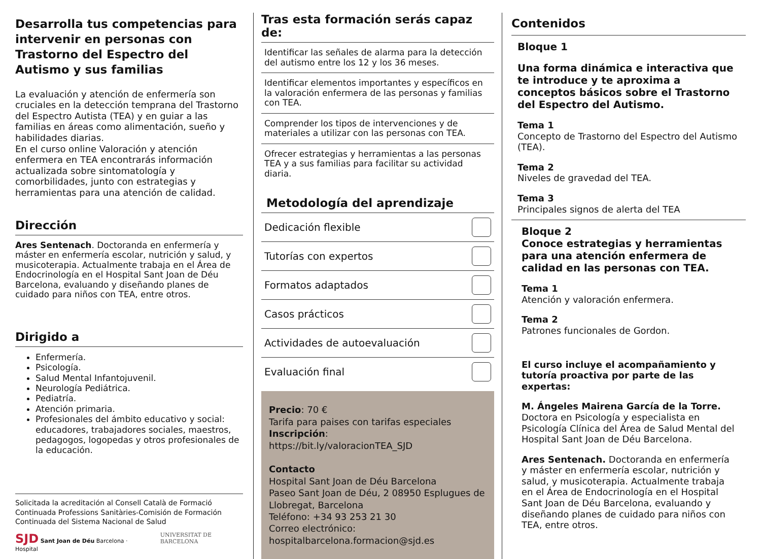Desarrolla tus competencias para intervenir en personas con Trastorno del Espectro del Autismo y sus familias
La evaluación y atención de enfermería son cruciales en la detección temprana del Trastorno del Espectro Autista (TEA) y en guiar a las familias en áreas como alimentación, sueño y habilidades diarias.
En el curso online Valoración y atención enfermera en TEA encontrarás información actualizada sobre sintomatología y comorbilidades, junto con estrategias y herramientas para una atención de calidad.
Dirección
Ares Sentenach. Doctoranda en enfermería y máster en enfermería escolar, nutrición y salud, y musicoterapia. Actualmente trabaja en el Área de Endocrinología en el Hospital Sant Joan de Déu Barcelona, evaluando y diseñando planes de cuidado para niños con TEA, entre otros.
Dirigido a
Enfermería.
Psicología.
Salud Mental Infantojuvenil.
Neurología Pediátrica.
Pediatría.
Atención primaria.
Profesionales del ámbito educativo y social: educadores, trabajadores sociales, maestros, pedagogos, logopedas y otros profesionales de la educación.
Solicitada la acreditación al Consell Català de Formació Continuada Professions Sanitàries-Comisión de Formación Continuada del Sistema Nacional de Salud
SJD Sant Joan de Déu Barcelona · Hospital UNIVERSITAT DE BARCELONA
Tras esta formación serás capaz de:
Identificar las señales de alarma para la detección del autismo entre los 12 y los 36 meses.
Identificar elementos importantes y específicos en la valoración enfermera de las personas y familias con TEA.
Comprender los tipos de intervenciones y de materiales a utilizar con las personas con TEA.
Ofrecer estrategias y herramientas a las personas TEA y a sus familias para facilitar su actividad diaria.
Metodología del aprendizaje
Dedicación flexible
Tutorías con expertos
Formatos adaptados
Casos prácticos
Actividades de autoevaluación
Evaluación final
Precio: 70 €
Tarifa para paises con tarifas especiales
Inscripción:
https://bit.ly/valoracionTEA_SJD
Contacto
Hospital Sant Joan de Déu Barcelona
Paseo Sant Joan de Déu, 2 08950 Esplugues de Llobregat, Barcelona
Teléfono: +34 93 253 21 30
Correo electrónico:
hospitalbarcelona.formacion@sjd.es
Contenidos
Bloque 1
Una forma dinámica e interactiva que te introduce y te aproxima a conceptos básicos sobre el Trastorno del Espectro del Autismo.
Tema 1
Concepto de Trastorno del Espectro del Autismo (TEA).
Tema 2
Niveles de gravedad del TEA.
Tema 3
Principales signos de alerta del TEA
Bloque 2
Conoce estrategias y herramientas para una atención enfermera de calidad en las personas con TEA.
Tema 1
Atención y valoración enfermera.
Tema 2
Patrones funcionales de Gordon.
El curso incluye el acompañamiento y tutoría proactiva por parte de las expertas:
M. Ángeles Mairena García de la Torre. Doctora en Psicología y especialista en Psicología Clínica del Área de Salud Mental del Hospital Sant Joan de Déu Barcelona.
Ares Sentenach. Doctoranda en enfermería y máster en enfermería escolar, nutrición y salud, y musicoterapia. Actualmente trabaja en el Área de Endocrinología en el Hospital Sant Joan de Déu Barcelona, evaluando y diseñando planes de cuidado para niños con TEA, entre otros.